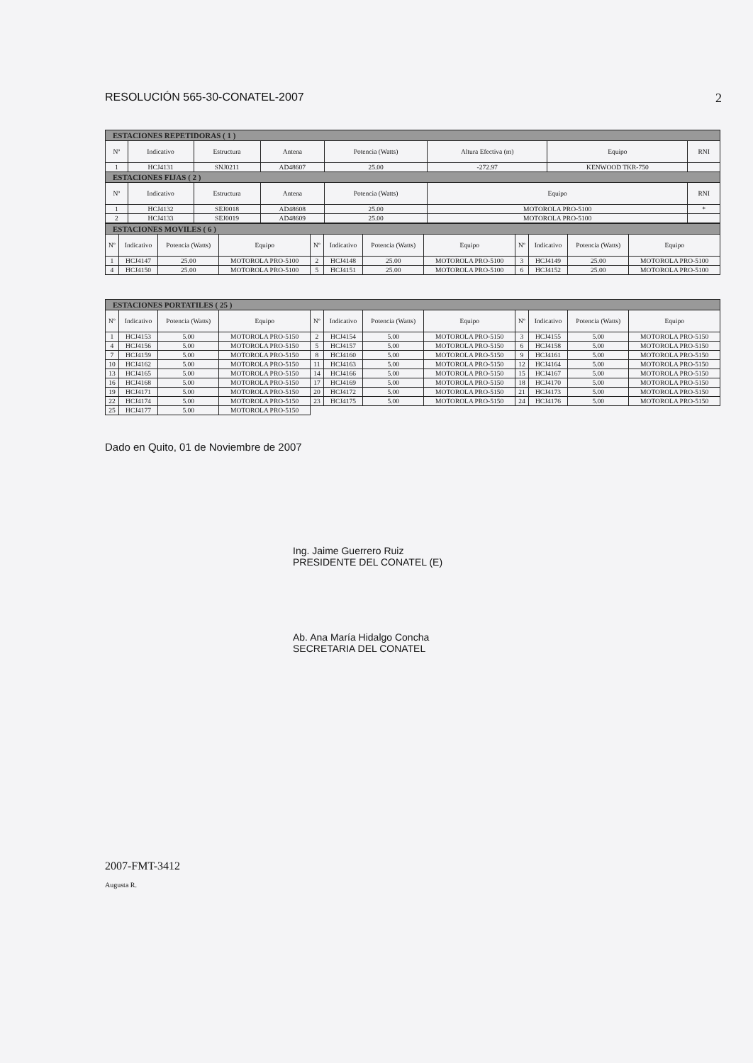RESOLUCIÓN 565-30-CONATEL-2007 2
| ESTACIONES REPETIDORAS ( 1 ) | | | | | | | |
| Nº | Indicativo | Estructura | Antena | Potencia (Watts) | Altura Efectiva (m) | Equipo | RNI |
| 1 | HCJ4131 | SNJ0211 | AD48607 | 25.00 | -272.97 | KENWOOD TKR-750 | |
| ESTACIONES FIJAS ( 2 ) | | | | | | | |
| Nº | Indicativo | Estructura | Antena | Potencia (Watts) | Equipo | | RNI |
| 1 | HCJ4132 | SEJ0018 | AD48608 | 25.00 | MOTOROLA PRO-5100 | | * |
| 2 | HCJ4133 | SEJ0019 | AD48609 | 25.00 | MOTOROLA PRO-5100 | | |
| ESTACIONES MOVILES ( 6 ) | | | | | | | | | | | |
| Nº | Indicativo | Potencia (Watts) | Equipo | Nº | Indicativo | Potencia (Watts) | Equipo | Nº | Indicativo | Potencia (Watts) | Equipo |
| 1 | HCJ4147 | 25.00 | MOTOROLA PRO-5100 | 2 | HCJ4148 | 25.00 | MOTOROLA PRO-5100 | 3 | HCJ4149 | 25.00 | MOTOROLA PRO-5100 |
| 4 | HCJ4150 | 25.00 | MOTOROLA PRO-5100 | 5 | HCJ4151 | 25.00 | MOTOROLA PRO-5100 | 6 | HCJ4152 | 25.00 | MOTOROLA PRO-5100 |
| ESTACIONES PORTATILES ( 25 ) | | | | | | | | | | | |
| Nº | Indicativo | Potencia (Watts) | Equipo | Nº | Indicativo | Potencia (Watts) | Equipo | Nº | Indicativo | Potencia (Watts) | Equipo |
| 1 | HCJ4153 | 5.00 | MOTOROLA PRO-5150 | 2 | HCJ4154 | 5.00 | MOTOROLA PRO-5150 | 3 | HCJ4155 | 5.00 | MOTOROLA PRO-5150 |
| 4 | HCJ4156 | 5.00 | MOTOROLA PRO-5150 | 5 | HCJ4157 | 5.00 | MOTOROLA PRO-5150 | 6 | HCJ4158 | 5.00 | MOTOROLA PRO-5150 |
| 7 | HCJ4159 | 5.00 | MOTOROLA PRO-5150 | 8 | HCJ4160 | 5.00 | MOTOROLA PRO-5150 | 9 | HCJ4161 | 5.00 | MOTOROLA PRO-5150 |
| 10 | HCJ4162 | 5.00 | MOTOROLA PRO-5150 | 11 | HCJ4163 | 5.00 | MOTOROLA PRO-5150 | 12 | HCJ4164 | 5.00 | MOTOROLA PRO-5150 |
| 13 | HCJ4165 | 5.00 | MOTOROLA PRO-5150 | 14 | HCJ4166 | 5.00 | MOTOROLA PRO-5150 | 15 | HCJ4167 | 5.00 | MOTOROLA PRO-5150 |
| 16 | HCJ4168 | 5.00 | MOTOROLA PRO-5150 | 17 | HCJ4169 | 5.00 | MOTOROLA PRO-5150 | 18 | HCJ4170 | 5.00 | MOTOROLA PRO-5150 |
| 19 | HCJ4171 | 5.00 | MOTOROLA PRO-5150 | 20 | HCJ4172 | 5.00 | MOTOROLA PRO-5150 | 21 | HCJ4173 | 5.00 | MOTOROLA PRO-5150 |
| 22 | HCJ4174 | 5.00 | MOTOROLA PRO-5150 | 23 | HCJ4175 | 5.00 | MOTOROLA PRO-5150 | 24 | HCJ4176 | 5.00 | MOTOROLA PRO-5150 |
| 25 | HCJ4177 | 5.00 | MOTOROLA PRO-5150 | | | | | | | | |
Dado en Quito, 01 de Noviembre de 2007
Ing. Jaime Guerrero Ruiz
PRESIDENTE DEL CONATEL (E)
Ab. Ana María Hidalgo Concha
SECRETARIA DEL CONATEL
2007-FMT-3412
Augusta R.